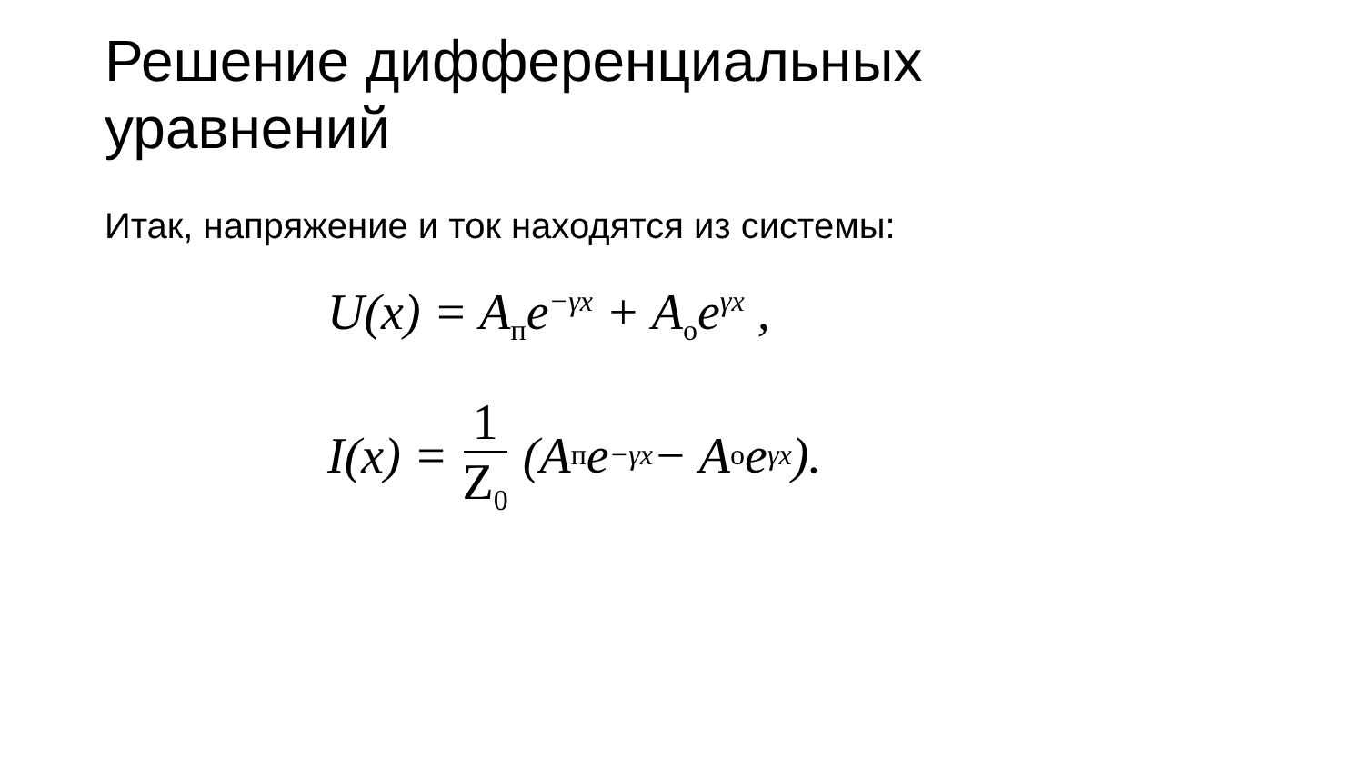Решение дифференциальных
уравнений
Итак, напряжение и ток находятся из системы:
U(x) = A<sub>п</sub>e<sup>−γx</sup> + A<sub>о</sub>e<sup>γx</sup> ,
I(x) = 1 Z<sub>0</sub> (A<sub>п</sub>e<sup>−γx</sup> − A<sub>о</sub>e<sup>γx</sup>).